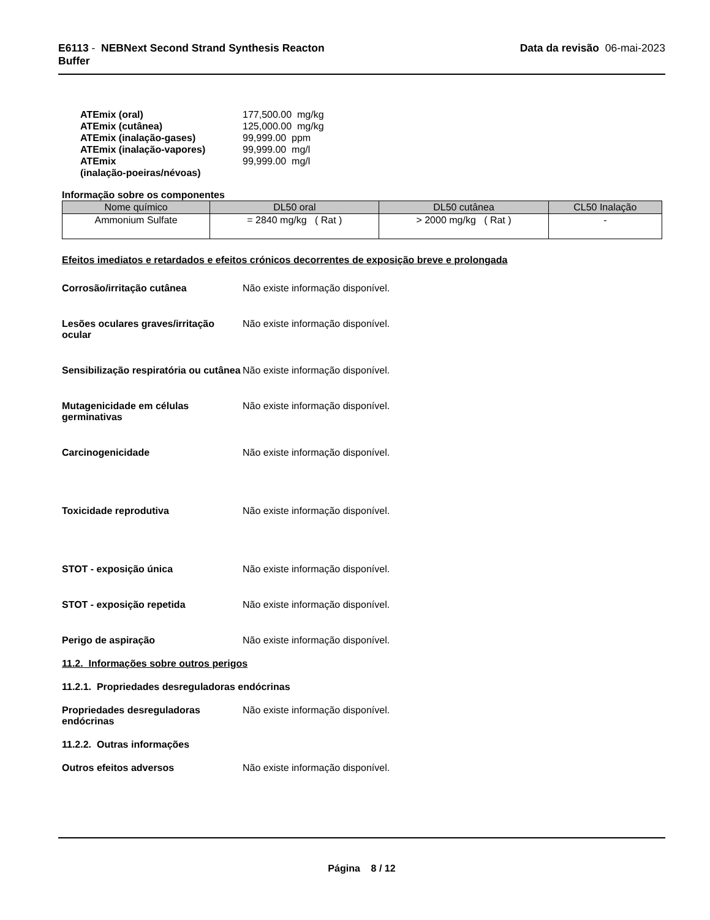E6113 - NEBNext Second Strand Synthesis Reacton
Buffer
Data da revisão 06-mai-2023
ATEmix (oral) 177,500.00 mg/kg
ATEmix (cutânea) 125,000.00 mg/kg
ATEmix (inalação-gases) 99,999.00 ppm
ATEmix (inalação-vapores) 99,999.00 mg/l
ATEmix
(inalação-poeiras/névoas) 99,999.00 mg/l
Informação sobre os componentes
| Nome químico | DL50 oral | DL50 cutânea | CL50 Inalação |
| --- | --- | --- | --- |
| Ammonium Sulfate | = 2840 mg/kg ( Rat ) | > 2000 mg/kg ( Rat ) | - |
Efeitos imediatos e retardados e efeitos crónicos decorrentes de exposição breve e prolongada
Corrosão/irritação cutânea Não existe informação disponível.
Lesões oculares graves/irritação ocular Não existe informação disponível.
Sensibilização respiratória ou cutânea Não existe informação disponível.
Mutagenicidade em células germinativas Não existe informação disponível.
Carcinogenicidade Não existe informação disponível.
Toxicidade reprodutiva Não existe informação disponível.
STOT - exposição única Não existe informação disponível.
STOT - exposição repetida Não existe informação disponível.
Perigo de aspiração Não existe informação disponível.
11.2. Informações sobre outros perigos
11.2.1. Propriedades desreguladoras endócrinas
Propriedades desreguladoras endócrinas Não existe informação disponível.
11.2.2. Outras informações
Outros efeitos adversos Não existe informação disponível.
Página 8 / 12